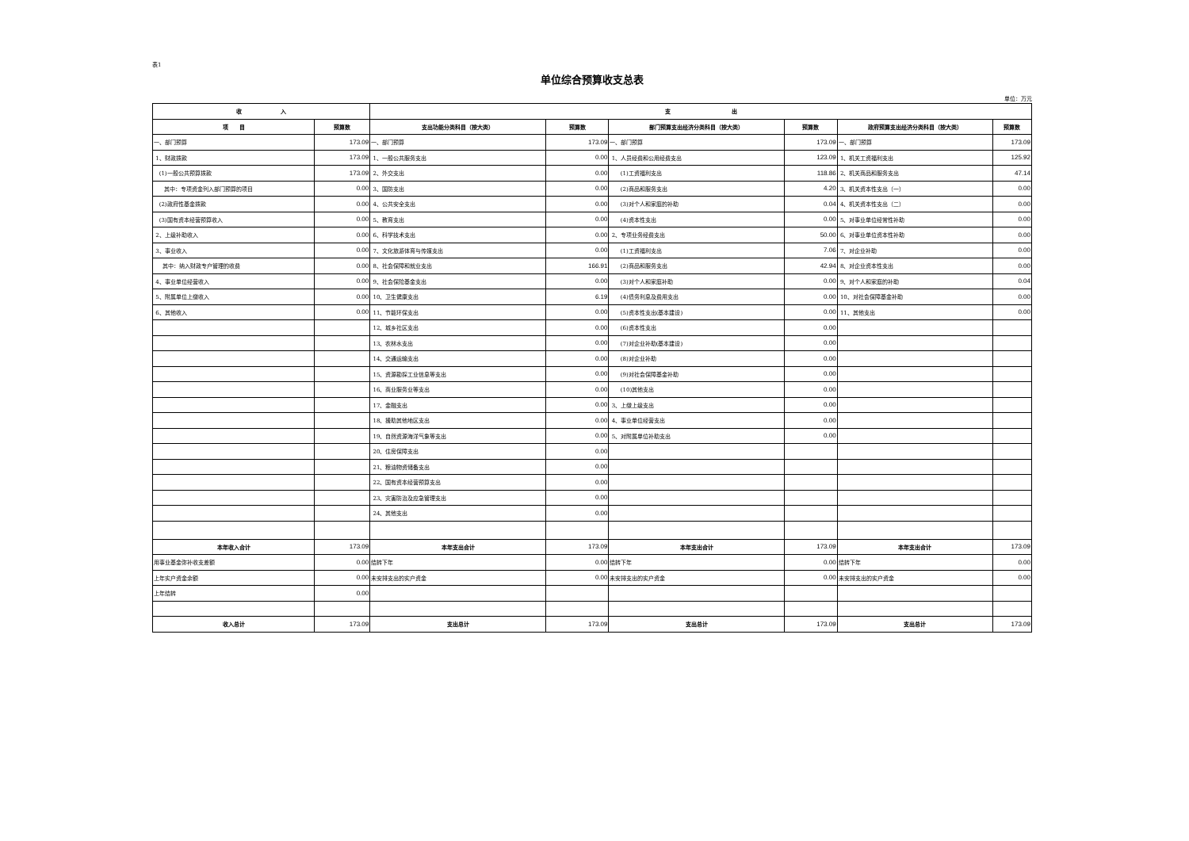表1
单位综合预算收支总表
单位：万元
| 收 入 | | 支 出 | | | | | |
| --- | --- | --- | --- | --- | --- | --- | --- |
| 项 目 | 预算数 | 支出功能分类科目（按大类） | 预算数 | 部门预算支出经济分类科目（按大类） | 预算数 | 政府预算支出经济分类科目（按大类） | 预算数 |
| 一、部门预算 | 173.09 | 一、部门预算 | 173.09 | 一、部门预算 | 173.09 | 一、部门预算 | 173.09 |
| 1、财政拨款 | 173.09 | 1、一般公共服务支出 | 0.00 | 1、人员经费和公用经费支出 | 123.09 | 1、机关工资福利支出 | 125.92 |
| (1)一般公共预算拨款 | 173.09 | 2、外交支出 | 0.00 | (1)工资福利支出 | 118.86 | 2、机关商品和服务支出 | 47.14 |
| 其中：专项资金列入部门预算的项目 | 0.00 | 3、国防支出 | 0.00 | (2)商品和服务支出 | 4.20 | 3、机关资本性支出（一） | 0.00 |
| (2)政府性基金拨款 | 0.00 | 4、公共安全支出 | 0.00 | (3)对个人和家庭的补助 | 0.04 | 4、机关资本性支出（二） | 0.00 |
| (3)国有资本经营预算收入 | 0.00 | 5、教育支出 | 0.00 | (4)资本性支出 | 0.00 | 5、对事业单位经常性补助 | 0.00 |
| 2、上级补助收入 | 0.00 | 6、科学技术支出 | 0.00 | 2、专项业务经费支出 | 50.00 | 6、对事业单位资本性补助 | 0.00 |
| 3、事业收入 | 0.00 | 7、文化旅游体育与传媒支出 | 0.00 | (1)工资福利支出 | 7.06 | 7、对企业补助 | 0.00 |
| 其中：纳入财政专户管理的收费 | 0.00 | 8、社会保障和就业支出 | 166.91 | (2)商品和服务支出 | 42.94 | 8、对企业资本性支出 | 0.00 |
| 4、事业单位经营收入 | 0.00 | 9、社会保险基金支出 | 0.00 | (3)对个人和家庭补助 | 0.00 | 9、对个人和家庭的补助 | 0.04 |
| 5、附属单位上缴收入 | 0.00 | 10、卫生健康支出 | 6.19 | (4)债务利息及费用支出 | 0.00 | 10、对社会保障基金补助 | 0.00 |
| 6、其他收入 | 0.00 | 11、节能环保支出 | 0.00 | (5)资本性支出(基本建设) | 0.00 | 11、其他支出 | 0.00 |
| | | 12、城乡社区支出 | 0.00 | (6)资本性支出 | 0.00 | | |
| | | 13、农林水支出 | 0.00 | (7)对企业补助(基本建设) | 0.00 | | |
| | | 14、交通运输支出 | 0.00 | (8)对企业补助 | 0.00 | | |
| | | 15、资源勘探工业信息等支出 | 0.00 | (9)对社会保障基金补助 | 0.00 | | |
| | | 16、商业服务业等支出 | 0.00 | (10)其他支出 | 0.00 | | |
| | | 17、金融支出 | 0.00 | 3、上缴上级支出 | 0.00 | | |
| | | 18、援助其他地区支出 | 0.00 | 4、事业单位经营支出 | 0.00 | | |
| | | 19、自然资源海洋气象等支出 | 0.00 | 5、对附属单位补助支出 | 0.00 | | |
| | | 20、住房保障支出 | 0.00 | | | | |
| | | 21、粮油物资储备支出 | 0.00 | | | | |
| | | 22、国有资本经营预算支出 | 0.00 | | | | |
| | | 23、灾害防治及应急管理支出 | 0.00 | | | | |
| | | 24、其他支出 | 0.00 | | | | |
| 本年收入合计 | 173.09 | 本年支出合计 | 173.09 | 本年支出合计 | 173.09 | 本年支出合计 | 173.09 |
| 用事业基金弥补收支差额 | 0.00 | 结转下年 | 0.00 | 结转下年 | 0.00 | 结转下年 | 0.00 |
| 上年实户资金余额 | 0.00 | 未安排支出的实户资金 | 0.00 | 未安排支出的实户资金 | 0.00 | 未安排支出的实户资金 | 0.00 |
| 上年结转 | 0.00 | | | | | | |
| 收入总计 | 173.09 | 支出总计 | 173.09 | 支出总计 | 173.09 | 支出总计 | 173.09 |